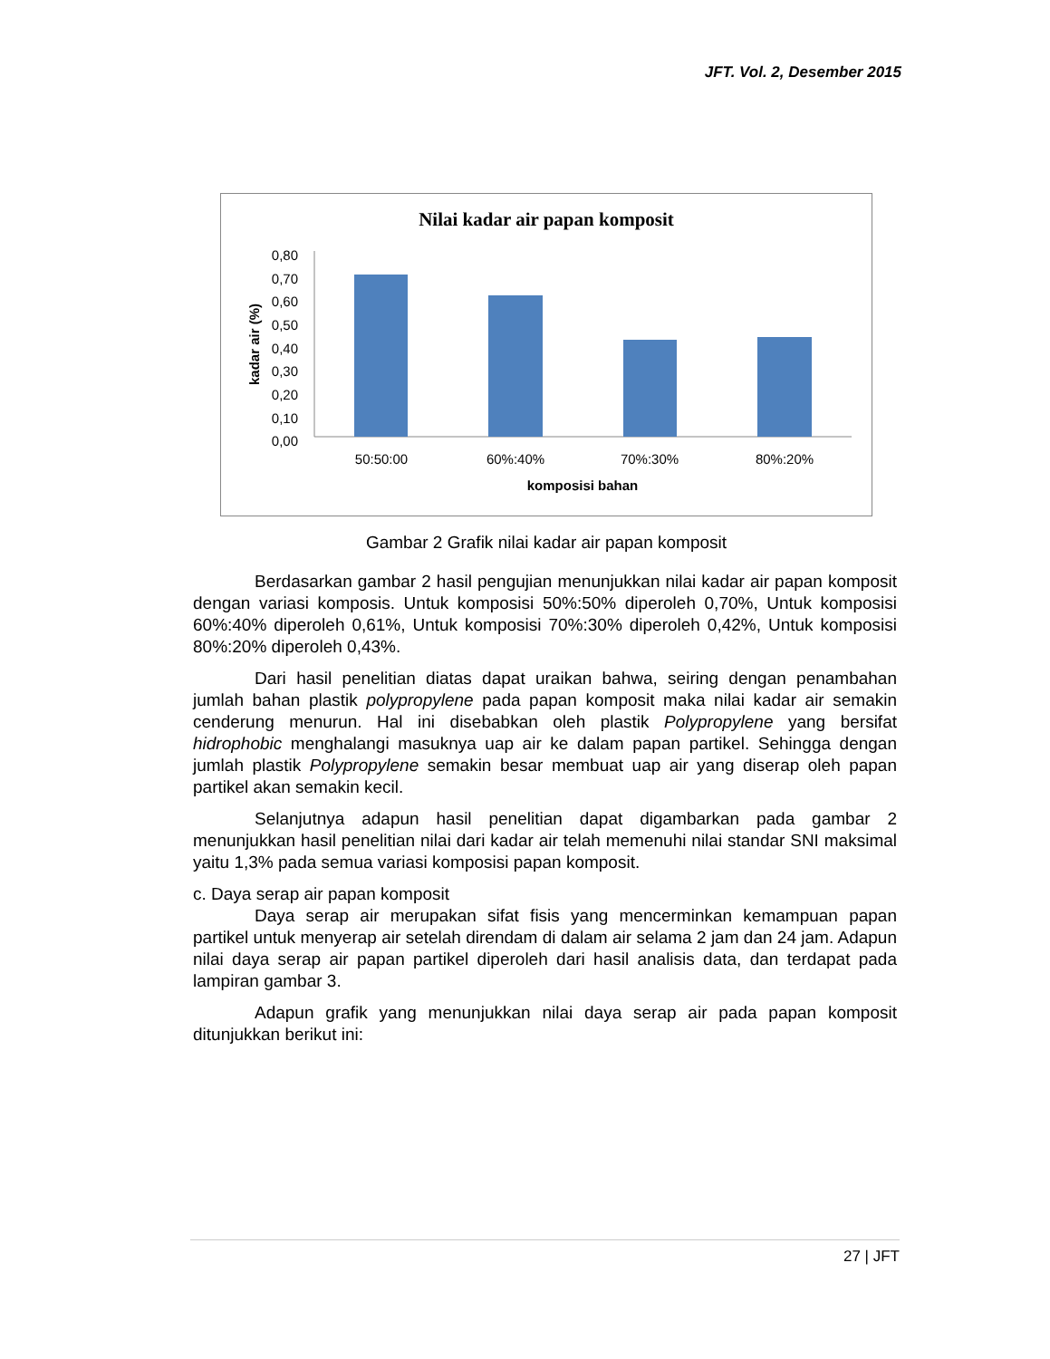JFT. Vol. 2, Desember 2015
Nilai kadar air papan komposit
0,80
0,70
0,60
0,50
0,40
0,30
0,20
0,10
0,00
kadar air (%)
50:50:00
60%:40%
70%:30%
80%:20%
komposisi bahan
Gambar 2 Grafik nilai kadar air papan komposit
Berdasarkan gambar 2 hasil pengujian menunjukkan nilai kadar air papan komposit dengan variasi komposis. Untuk komposisi 50%:50% diperoleh 0,70%, Untuk komposisi 60%:40% diperoleh 0,61%, Untuk komposisi 70%:30% diperoleh 0,42%, Untuk komposisi 80%:20% diperoleh 0,43%.
Dari hasil penelitian diatas dapat uraikan bahwa, seiring dengan penambahan jumlah bahan plastik polypropylene pada papan komposit maka nilai kadar air semakin cenderung menurun. Hal ini disebabkan oleh plastik Polypropylene yang bersifat hidrophobic menghalangi masuknya uap air ke dalam papan partikel. Sehingga dengan jumlah plastik Polypropylene semakin besar membuat uap air yang diserap oleh papan partikel akan semakin kecil.
Selanjutnya adapun hasil penelitian dapat digambarkan pada gambar 2 menunjukkan hasil penelitian nilai dari kadar air telah memenuhi nilai standar SNI maksimal yaitu 1,3% pada semua variasi komposisi papan komposit.
c. Daya serap air papan komposit
Daya serap air merupakan sifat fisis yang mencerminkan kemampuan papan partikel untuk menyerap air setelah direndam di dalam air selama 2 jam dan 24 jam. Adapun nilai daya serap air papan partikel diperoleh dari hasil analisis data, dan terdapat pada lampiran gambar 3.
Adapun grafik yang menunjukkan nilai daya serap air pada papan komposit ditunjukkan berikut ini:
27 | JFT